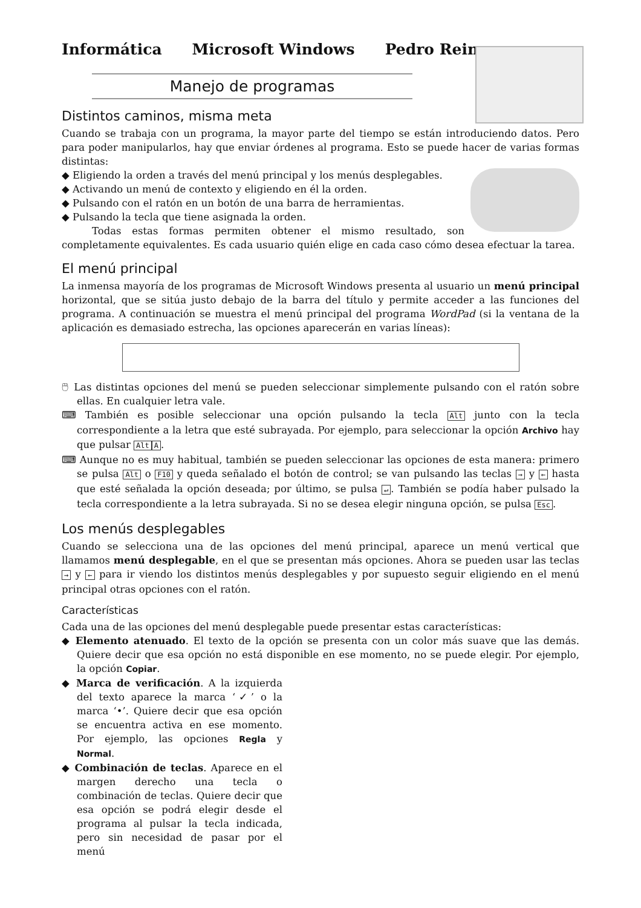Informática Microsoft Windows Pedro Reina
Manejo de programas
Distintos caminos, misma meta
Cuando se trabaja con un programa, la mayor parte del tiempo se están introduciendo datos. Pero para poder manipularlos, hay que enviar órdenes al programa. Esto se puede hacer de varias formas distintas:
◆ Eligiendo la orden a través del menú principal y los menús desplegables.
◆ Activando un menú de contexto y eligiendo en él la orden.
◆ Pulsando con el ratón en un botón de una barra de herramientas.
◆ Pulsando la tecla que tiene asignada la orden.
Todas estas formas permiten obtener el mismo resultado, son completamente equivalentes. Es cada usuario quién elige en cada caso cómo desea efectuar la tarea.
El menú principal
La inmensa mayoría de los programas de Microsoft Windows presenta al usuario un menú principal horizontal, que se sitúa justo debajo de la barra del título y permite acceder a las funciones del programa. A continuación se muestra el menú principal del programa WordPad (si la ventana de la aplicación es demasiado estrecha, las opciones aparecerán en varias líneas):
🖱 Las distintas opciones del menú se pueden seleccionar simplemente pulsando con el ratón sobre ellas. En cualquier letra vale.
⌨ También es posible seleccionar una opción pulsando la tecla Alt junto con la tecla correspondiente a la letra que esté subrayada. Por ejemplo, para seleccionar la opción Archivo hay que pulsar Alt A.
⌨ Aunque no es muy habitual, también se pueden seleccionar las opciones de esta manera: primero se pulsa Alt o F10 y queda señalado el botón de control; se van pulsando las teclas → y ← hasta que esté señalada la opción deseada; por último, se pulsa ↵. También se podía haber pulsado la tecla correspondiente a la letra subrayada. Si no se desea elegir ninguna opción, se pulsa Esc.
Los menús desplegables
Cuando se selecciona una de las opciones del menú principal, aparece un menú vertical que llamamos menú desplegable, en el que se presentan más opciones. Ahora se pueden usar las teclas → y ← para ir viendo los distintos menús desplegables y por supuesto seguir eligiendo en el menú principal otras opciones con el ratón.
Características
Cada una de las opciones del menú desplegable puede presentar estas características:
◆ Elemento atenuado. El texto de la opción se presenta con un color más suave que las demás. Quiere decir que esa opción no está disponible en ese momento, no se puede elegir. Por ejemplo, la opción Copiar.
◆ Marca de verificación. A la izquierda del texto aparece la marca ‘✓’ o la marca ‘•’. Quiere decir que esa opción se encuentra activa en ese momento. Por ejemplo, las opciones Regla y Normal.
◆ Combinación de teclas. Aparece en el margen derecho una tecla o combinación de teclas. Quiere decir que esa opción se podrá elegir desde el programa al pulsar la tecla indicada, pero sin necesidad de pasar por el menú